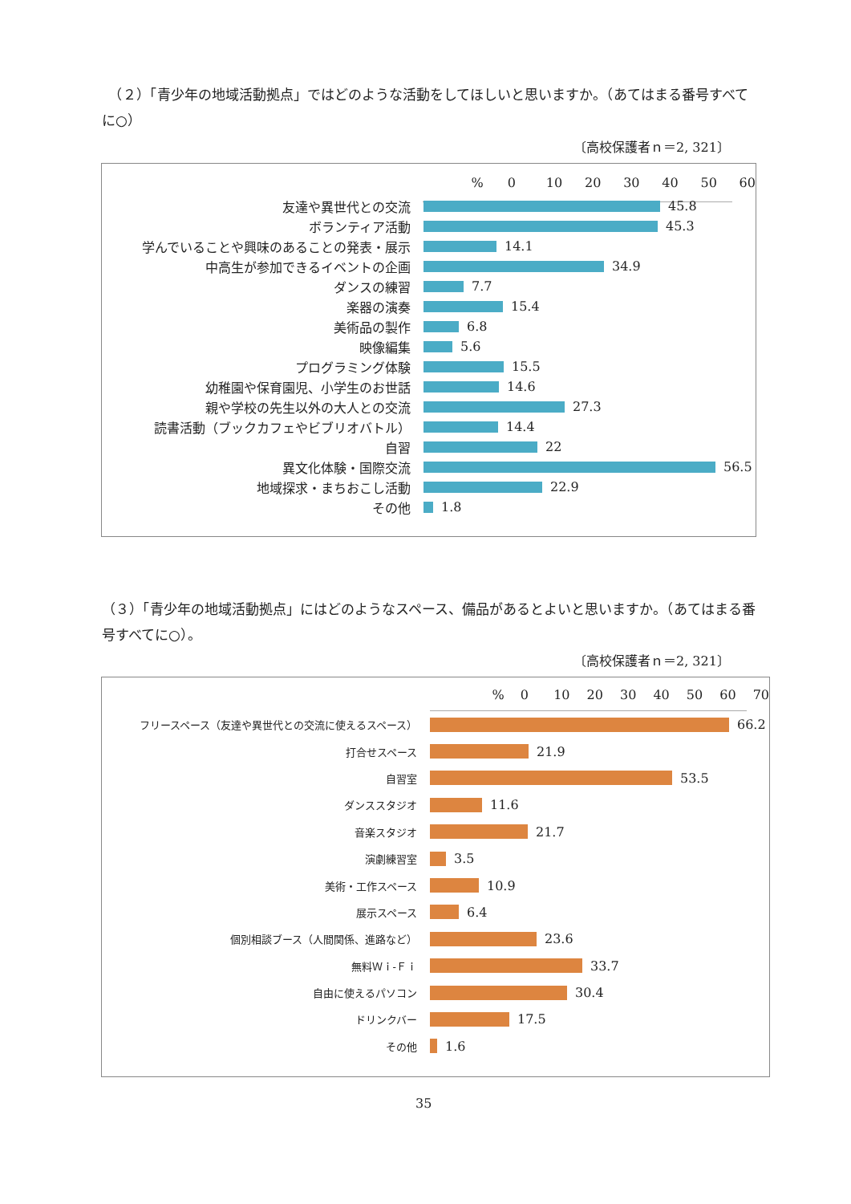（２）「青少年の地域活動拠点」ではどのような活動をしてほしいと思いますか。（あてはまる番号すべてに○）
〔高校保護者ｎ＝2, 321〕
% 0 10 20 30 40 50 60
友達や異世代との交流 45.8
ボランティア活動 45.3
学んでいることや興味のあることの発表・展示 14.1
中高生が参加できるイベントの企画 34.9
ダンスの練習 7.7
楽器の演奏 15.4
美術品の製作 6.8
映像編集 5.6
プログラミング体験 15.5
幼稚園や保育園児、小学生のお世話 14.6
親や学校の先生以外の大人との交流 27.3
読書活動（ブックカフェやビブリオバトル） 14.4
自習 22
異文化体験・国際交流 56.5
地域探求・まちおこし活動 22.9
その他 1.8
（３）「青少年の地域活動拠点」にはどのようなスペース、備品があるとよいと思いますか。（あてはまる番号すべてに○）。
〔高校保護者ｎ＝2, 321〕
% 0 10 20 30 40 50 60 70
フリースペース（友達や異世代との交流に使えるスペース）
66.2
打合せスペース
21.9
自習室
53.5
ダンススタジオ
11.6
音楽スタジオ
21.7
演劇練習室
3.5
美術・工作スペース
10.9
展示スペース
6.4
個別相談ブース（人間関係、進路など）
23.6
無料Ｗｉ-Ｆｉ
33.7
自由に使えるパソコン
30.4
ドリンクバー
17.5
その他
1.6
35